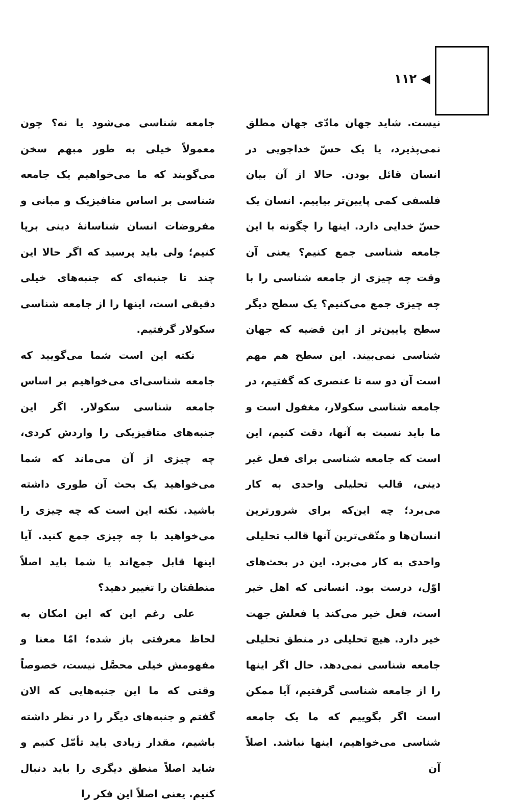◀ ۱۱۲
نیست. شاید جهان مادّی جهان مطلق نمی‌پذیرد، یا یک حسّ خداجویی در انسان قائل بودن. حالا از آن بیان فلسفی کمی پایین‌تر بیاییم. انسان یک حسّ خدایی دارد. اینها را چگونه با این جامعه شناسی جمع کنیم؟ یعنی آن وقت چه چیزی از جامعه شناسی را با چه چیزی جمع می‌کنیم؟ یک سطح دیگر سطح پایین‌تر از این قضیه که جهان شناسی نمی‌بیند. این سطح هم مهم است آن دو سه تا عنصری که گفتیم، در جامعه شناسی سکولار، مغفول است و ما باید نسبت به آنها، دقت کنیم، این است که جامعه شناسی برای فعل غیر دینی، قالب تحلیلی واحدی به کار می‌برد؛ چه این‌که برای شرورترین انسان‌ها و متّقی‌ترین آنها قالب تحلیلی واحدی به کار می‌برد. این در بحث‌های اوّل، درست بود. انسانی که اهل خیر است، فعل خیر می‌کند یا فعلش جهت خیر دارد. هیچ تحلیلی در منطق تحلیلی جامعه شناسی نمی‌دهد. حال اگر اینها را از جامعه شناسی گرفتیم، آیا ممکن است اگر بگوییم که ما یک جامعه شناسی می‌خواهیم، اینها نباشد. اصلاً آن
جامعه شناسی می‌شود یا نه؟ چون معمولاً خیلی به طور مبهم سخن می‌گویند که ما می‌خواهیم یک جامعه شناسی بر اساس متافیزیک و مبانی و مفروضات انسان شناسانهٔ دینی برپا کنیم؛ ولی باید پرسید که اگر حالا این چند تا جنبه‌ای که جنبه‌های خیلی دقیقی است، اینها را از جامعه شناسی سکولار گرفتیم.
نکته این است شما می‌گویید که جامعه شناسی‌ای می‌خواهیم بر اساس جامعه شناسی سکولار. اگر این جنبه‌های متافیزیکی را واردش کردی، چه چیزی از آن می‌ماند که شما می‌خواهید یک بحث آن طوری داشته باشید. نکته این است که چه چیزی را می‌خواهید با چه چیزی جمع کنید. آیا اینها قابل جمع‌اند یا شما باید اصلاً منطقتان را تغییر دهید؟
علی رغم این که این امکان به لحاظ معرفتی باز شده؛ امّا معنا و مفهومش خیلی محصَّل نیست، خصوصاً وقتی که ما این جنبه‌هایی که الان گفتم و جنبه‌های دیگر را در نظر داشته باشیم، مقدار زیادی باید تأمّل کنیم و شاید اصلاً منطق دیگری را باید دنبال کنیم. یعنی اصلاً این فکر را